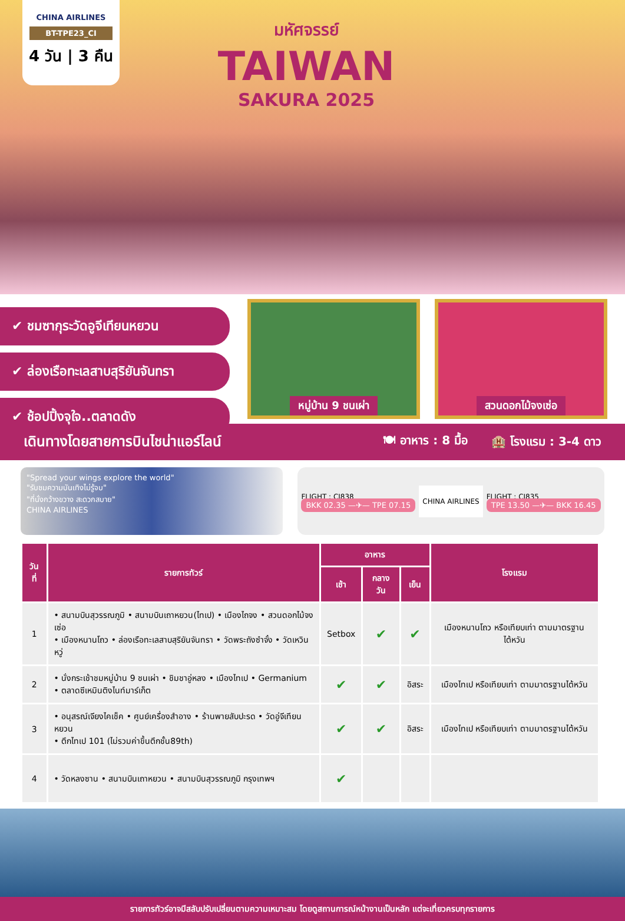CHINA AIRLINES
BT-TPE23_CI
4 วัน | 3 คืน
มหัศจรรย์
TAIWAN
SAKURA 2025
✔ ชมซากุระวัดอูจีเทียนหยวน
✔ ล่องเรือทะเลสาบสุริยันจันทรา
✔ ช้อปปิ้งจุใจ..ตลาดดัง
หมู่บ้าน 9 ชนเผ่า สวนดอกไม้จงเซ่อ
เดินทางโดยสายการบินไชน่าแอร์ไลน์
🍽 อาหาร : 8 มื้อ 🏨 โรงแรม : 3-4 ดาว
"Spread your wings explore the world"
"รับชมความบันเทิงไม่รู้จบ"
"ที่นั่งกว้างขวาง สะดวกสบาย"
CHINA AIRLINES
FLIGHT : CI838
BKK 02.35 —✈— TPE 07.15
CHINA AIRLINES
FLIGHT : CI835
TPE 13.50 —✈— BKK 16.45
| วันที่ | รายการทัวร์ | อาหาร | | | โรงแรม |
| --- | --- | --- | --- | --- | --- |
| | | เช้า | กลางวัน | เย็น | |
| 1 | • สนามบินสุวรรณภูมิ • สนามบินเถาหยวน(ไทเป) • เมืองไถจง • สวนดอกไม้จงเซ่อ • เมืองหนานโถว • ล่องเรือทะเลสาบสุริยันจันทรา • วัดพระถังซำจั๋ง • วัดเหวินหวู่ | Setbox | ✔ | ✔ | เมืองหนานโถว หรือเทียบเท่า ตามมาตรฐานไต้หวัน |
| 2 | • นั่งกระเช้าชมหมู่บ้าน 9 ชนเผ่า • ชิมชาอู่หลง • เมืองไทเป • Germanium • ตลาดซีเหมินติงไนท์มาร์เก็ต | ✔ | ✔ | อิสระ | เมืองไทเป หรือเทียบเท่า ตามมาตรฐานไต้หวัน |
| 3 | • อนุสรณ์เจียงไคเช็ค • ศูนย์เครื่องสำอาง • ร้านพายสับปะรด • วัดอู่จีเทียนหยวน • ตึกไทเป 101 (ไม่รวมค่าขึ้นตึกชั้น89th) | ✔ | ✔ | อิสระ | เมืองไทเป หรือเทียบเท่า ตามมาตรฐานไต้หวัน |
| 4 | • วัดหลงซาน • สนามบินเถาหยวน • สนามบินสุวรรณภูมิ กรุงเทพฯ | ✔ | | | |
รายการทัวร์อาจมีสลับปรับเปลี่ยนตามความเหมาะสม โดยดูสถานการณ์หน้างานเป็นหลัก แต่จะเที่ยวครบทุกรายการ